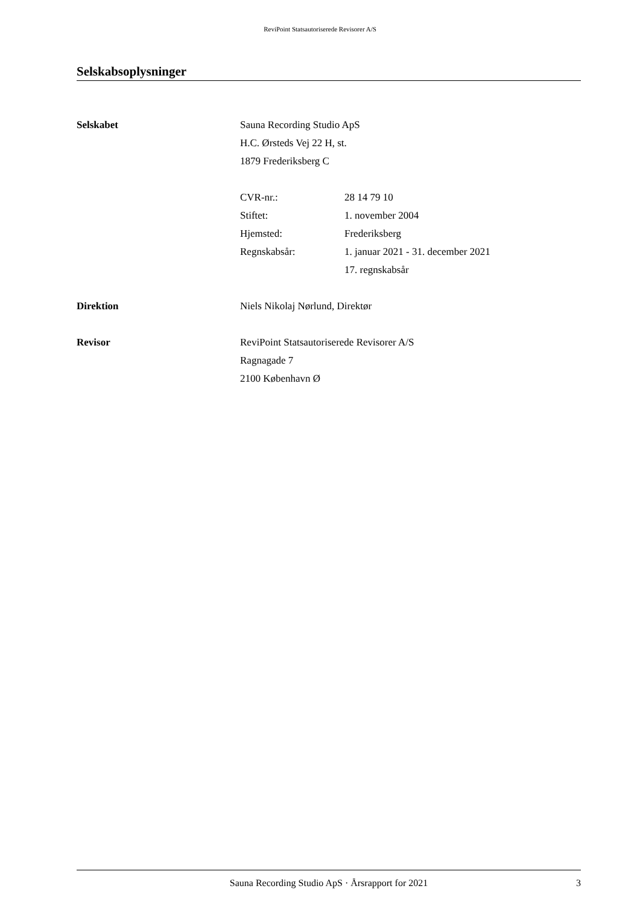ReviPoint Statsautoriserede Revisorer A/S
Selskabsoplysninger
Selskabet Sauna Recording Studio ApS
H.C. Ørsteds Vej 22 H, st.
1879 Frederiksberg C
CVR-nr.: 28 14 79 10
Stiftet: 1. november 2004
Hjemsted: Frederiksberg
Regnskabsår: 1. januar 2021 - 31. december 2021
17. regnskabsår
Direktion Niels Nikolaj Nørlund, Direktør
Revisor ReviPoint Statsautoriserede Revisorer A/S
Ragnagade 7
2100 København Ø
Sauna Recording Studio ApS · Årsrapport for 2021 3